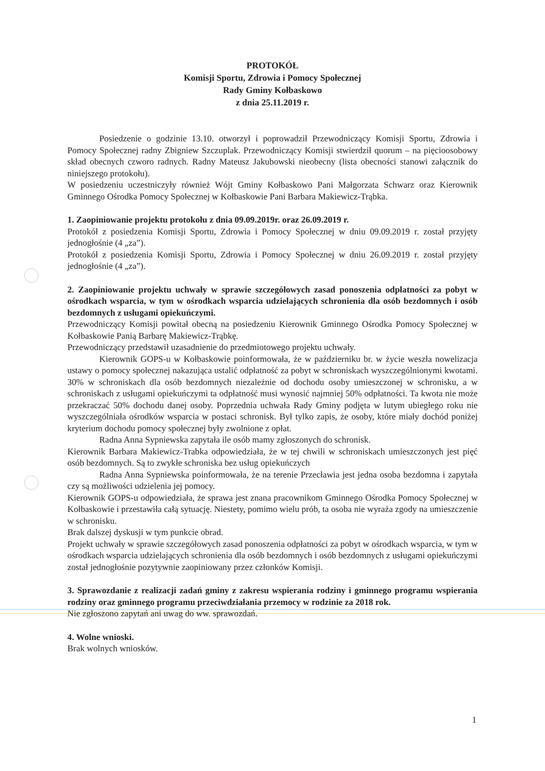PROTOKÓŁ
Komisji Sportu, Zdrowia i Pomocy Społecznej
Rady Gminy Kołbaskowo
z dnia 25.11.2019 r.
Posiedzenie o godzinie 13.10. otworzył i poprowadził Przewodniczący Komisji Sportu, Zdrowia i Pomocy Społecznej radny Zbigniew Szczuplak. Przewodniczący Komisji stwierdził quorum – na pięcioosobowy skład obecnych czworo radnych. Radny Mateusz Jakubowski nieobecny (lista obecności stanowi załącznik do niniejszego protokołu).
W posiedzeniu uczestniczyły również Wójt Gminy Kołbaskowo Pani Małgorzata Schwarz oraz Kierownik Gminnego Ośrodka Pomocy Społecznej w Kołbaskowie Pani Barbara Makiewicz-Trąbka.
1. Zaopiniowanie projektu protokołu z dnia 09.09.2019r. oraz 26.09.2019 r.
Protokół z posiedzenia Komisji Sportu, Zdrowia i Pomocy Społecznej w dniu 09.09.2019 r. został przyjęty jednogłośnie (4 „za”).
Protokół z posiedzenia Komisji Sportu, Zdrowia i Pomocy Społecznej w dniu 26.09.2019 r. został przyjęty jednogłośnie (4 „za”).
2. Zaopiniowanie projektu uchwały w sprawie szczegółowych zasad ponoszenia odpłatności za pobyt w ośrodkach wsparcia, w tym w ośrodkach wsparcia udzielających schronienia dla osób bezdomnych i osób bezdomnych z usługami opiekuńczymi.
Przewodniczący Komisji powitał obecną na posiedzeniu Kierownik Gminnego Ośrodka Pomocy Społecznej w Kołbaskowie Panią Barbarę Makiewicz-Trąbkę.
Przewodniczący przedstawił uzasadnienie do przedmiotowego projektu uchwały.
Kierownik GOPS-u w Kołbaskowie poinformowała, że w październiku br. w życie weszła nowelizacja ustawy o pomocy społecznej nakazująca ustalić odpłatność za pobyt w schroniskach wyszczególnionymi kwotami. 30% w schroniskach dla osób bezdomnych niezależnie od dochodu osoby umieszczonej w schronisku, a w schroniskach z usługami opiekuńczymi ta odpłatność musi wynosić najmniej 50% odpłatności. Ta kwota nie może przekraczać 50% dochodu danej osoby. Poprzednia uchwała Rady Gminy podjęta w lutym ubiegłego roku nie wyszczególniała ośrodków wsparcia w postaci schronisk. Był tylko zapis, że osoby, które miały dochód poniżej kryterium dochodu pomocy społecznej były zwolnione z opłat.
Radna Anna Sypniewska zapytała ile osób mamy zgłoszonych do schronisk.
Kierownik Barbara Makiewicz-Trabka odpowiedziała, że w tej chwili w schroniskach umieszczonych jest pięć osób bezdomnych. Są to zwykłe schroniska bez usług opiekuńczych
Radna Anna Sypniewska poinformowała, że na terenie Przecławia jest jedna osoba bezdomna i zapytała czy są możliwości udzielenia jej pomocy.
Kierownik GOPS-u odpowiedziała, że sprawa jest znana pracownikom Gminnego Ośrodka Pomocy Społecznej w Kołbaskowie i przestawiła całą sytuację. Niestety, pomimo wielu prób, ta osoba nie wyraża zgody na umieszczenie w schronisku.
Brak dalszej dyskusji w tym punkcie obrad.
Projekt uchwały w sprawie szczegółowych zasad ponoszenia odpłatności za pobyt w ośrodkach wsparcia, w tym w ośrodkach wsparcia udzielających schronienia dla osób bezdomnych i osób bezdomnych z usługami opiekuńczymi został jednogłośnie pozytywnie zaopiniowany przez członków Komisji.
3. Sprawozdanie z realizacji zadań gminy z zakresu wspierania rodziny i gminnego programu wspierania rodziny oraz gminnego programu przeciwdziałania przemocy w rodzinie za 2018 rok.
Nie zgłoszono zapytań ani uwag do ww. sprawozdań.
4. Wolne wnioski.
Brak wolnych wniosków.
1